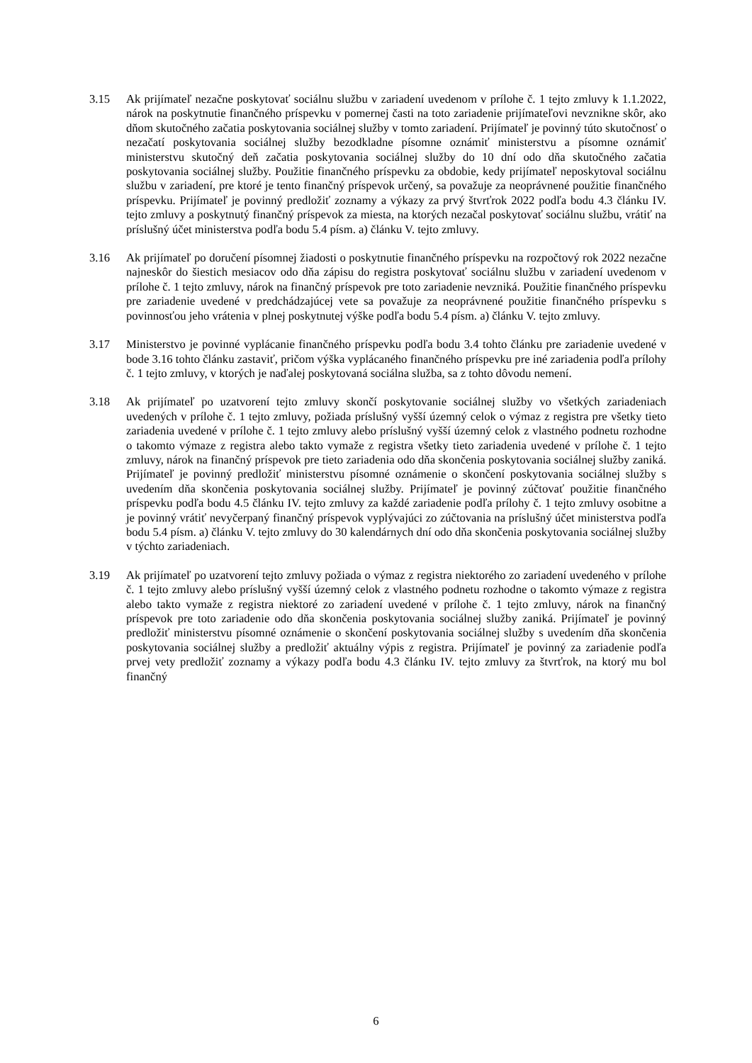3.15 Ak prijímateľ nezačne poskytovať sociálnu službu v zariadení uvedenom v prílohe č. 1 tejto zmluvy k 1.1.2022, nárok na poskytnutie finančného príspevku v pomernej časti na toto zariadenie prijímateľovi nevznikne skôr, ako dňom skutočného začatia poskytovania sociálnej služby v tomto zariadení. Prijímateľ je povinný túto skutočnosť o nezačatí poskytovania sociálnej služby bezodkladne písomne oznámiť ministerstvu a písomne oznámiť ministerstvu skutočný deň začatia poskytovania sociálnej služby do 10 dní odo dňa skutočného začatia poskytovania sociálnej služby. Použitie finančného príspevku za obdobie, kedy prijímateľ neposkytoval sociálnu službu v zariadení, pre ktoré je tento finančný príspevok určený, sa považuje za neoprávnené použitie finančného príspevku. Prijímateľ je povinný predložiť zoznamy a výkazy za prvý štvrťrok 2022 podľa bodu 4.3 článku IV. tejto zmluvy a poskytnutý finančný príspevok za miesta, na ktorých nezačal poskytovať sociálnu službu, vrátiť na príslušný účet ministerstva podľa bodu 5.4 písm. a) článku V. tejto zmluvy.
3.16 Ak prijímateľ po doručení písomnej žiadosti o poskytnutie finančného príspevku na rozpočtový rok 2022 nezačne najneskôr do šiestich mesiacov odo dňa zápisu do registra poskytovať sociálnu službu v zariadení uvedenom v prílohe č. 1 tejto zmluvy, nárok na finančný príspevok pre toto zariadenie nevzniká. Použitie finančného príspevku pre zariadenie uvedené v predchádzajúcej vete sa považuje za neoprávnené použitie finančného príspevku s povinnosťou jeho vrátenia v plnej poskytnutej výške podľa bodu 5.4 písm. a) článku V. tejto zmluvy.
3.17 Ministerstvo je povinné vyplácanie finančného príspevku podľa bodu 3.4 tohto článku pre zariadenie uvedené v bode 3.16 tohto článku zastaviť, pričom výška vyplácaného finančného príspevku pre iné zariadenia podľa prílohy č. 1 tejto zmluvy, v ktorých je naďalej poskytovaná sociálna služba, sa z tohto dôvodu nemení.
3.18 Ak prijímateľ po uzatvorení tejto zmluvy skončí poskytovanie sociálnej služby vo všetkých zariadeniach uvedených v prílohe č. 1 tejto zmluvy, požiada príslušný vyšší územný celok o výmaz z registra pre všetky tieto zariadenia uvedené v prílohe č. 1 tejto zmluvy alebo príslušný vyšší územný celok z vlastného podnetu rozhodne o takomto výmaze z registra alebo takto vymaže z registra všetky tieto zariadenia uvedené v prílohe č. 1 tejto zmluvy, nárok na finančný príspevok pre tieto zariadenia odo dňa skončenia poskytovania sociálnej služby zaniká. Prijímateľ je povinný predložiť ministerstvu písomné oznámenie o skončení poskytovania sociálnej služby s uvedením dňa skončenia poskytovania sociálnej služby. Prijímateľ je povinný zúčtovať použitie finančného príspevku podľa bodu 4.5 článku IV. tejto zmluvy za každé zariadenie podľa prílohy č. 1 tejto zmluvy osobitne a je povinný vrátiť nevyčerpaný finančný príspevok vyplývajúci zo zúčtovania na príslušný účet ministerstva podľa bodu 5.4 písm. a) článku V. tejto zmluvy do 30 kalendárnych dní odo dňa skončenia poskytovania sociálnej služby v týchto zariadeniach.
3.19 Ak prijímateľ po uzatvorení tejto zmluvy požiada o výmaz z registra niektorého zo zariadení uvedeného v prílohe č. 1 tejto zmluvy alebo príslušný vyšší územný celok z vlastného podnetu rozhodne o takomto výmaze z registra alebo takto vymaže z registra niektoré zo zariadení uvedené v prílohe č. 1 tejto zmluvy, nárok na finančný príspevok pre toto zariadenie odo dňa skončenia poskytovania sociálnej služby zaniká. Prijímateľ je povinný predložiť ministerstvu písomné oznámenie o skončení poskytovania sociálnej služby s uvedením dňa skončenia poskytovania sociálnej služby a predložiť aktuálny výpis z registra. Prijímateľ je povinný za zariadenie podľa prvej vety predložiť zoznamy a výkazy podľa bodu 4.3 článku IV. tejto zmluvy za štvrťrok, na ktorý mu bol finančný
6